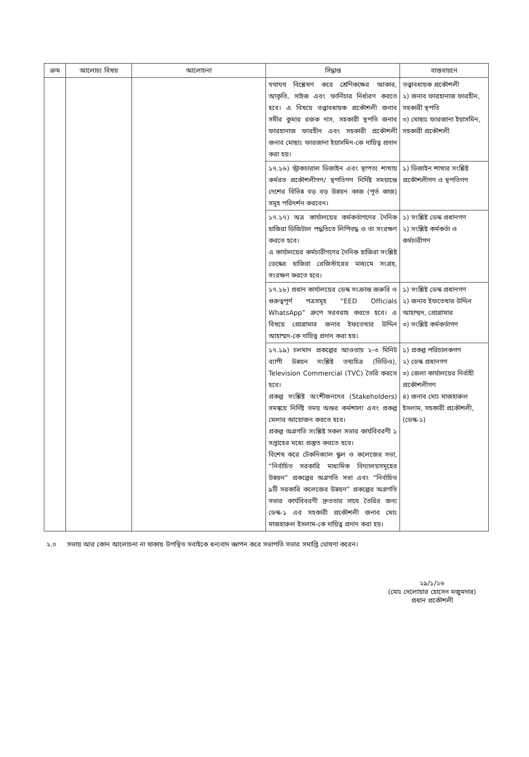| ক্রম | আলোচ্য বিষয় | আলোচনা | সিদ্ধান্ত | বাস্তবায়নে |
| --- | --- | --- | --- | --- |
| | | | যথাযথ বিশ্লেষণ করে শ্রেণিকক্ষের আকার, আকৃতি, সাইজ এবং ফার্নিচার নির্ধারণ করতে হবে। এ বিষয়ে তত্ত্বাবধায়ক প্রকৌশলী জনাব সমীর কুমার রজক দাস, সহকারী স্থপতি জনাব ফারহানাজ ফারহীন এবং সহকারী প্রকৌশলী জনাব মোছাঃ ফারজানা ইয়াসমিন-কে দায়িত্ব প্রদান করা হয়। | তত্ত্বাবধায়ক প্রকৌশলী ২) জনাব ফারহানাজ ফারহীন, সহকারী স্থপতি ৩) মোছাঃ ফারজানা ইয়াসমিন, সহকারী প্রকৌশলী |
| | | | ১৭.১৬) স্ট্রাকচারাল ডিজাইন এবং স্থাপত্য শাখায় কর্মরত প্রকৌশলীগণ/ স্থপতিগণ নির্দিষ্ট সময়ান্তে দেশের বিভিন্ন বড় বড় উন্নয়ন কাজ (পূর্ত কাজ) সমূহ পরিদর্শন করবেন। | ১) ডিজাইন শাখার সংশ্লিষ্ট প্রকৌশলীগণ ও স্থপতিগণ |
| | | | ১৭.১৭) অত্র কার্যালয়ের কর্মকর্তাগণের দৈনিক হাজিরা ডিজিটাল পদ্ধতিতে লিপিবদ্ধ ও তা সংরক্ষণ করতে হবে। এ কার্যালয়ের কর্মচারীগণের দৈনিক হাজিরা সংশ্লিষ্ট ডেস্কের হাজিরা রেজিস্টারের মাধ্যমে সংগ্রহ, সংরক্ষণ করতে হবে। | ১) সংশ্লিষ্ট ডেস্ক প্রধানগণ ২) সংশ্লিষ্ট কর্মকর্তা ও কর্মচারীগণ |
| | | | ১৭.১৮) প্রধান কার্যালয়ের ডেস্ক সংক্রান্ত জরুরি ও গুরুত্বপূর্ণ পত্রসমূহ “EED Officials WhatsApp” গ্রুপে সরবরাহ করতে হবে। এ বিষয়ে প্রোগ্রামার জনাব ইফতেখার উদ্দিন আহাম্মদ-কে দায়িত্ব প্রদান করা হয়। | ১) সংশ্লিষ্ট ডেস্ক প্রধানগণ ২) জনাব ইফতেখার উদ্দিন আহাম্মদ, প্রোগ্রামার ৩) সংশ্লিষ্ট কর্মকর্তাগণ |
| | | | ১৭.১৯) চলমান প্রকল্পের আওতায় ২-৩ মিনিট ব্যাপী উন্নয়ন সংশ্লিষ্ট তথ্যচিত্র (ভিডিও), Television Commercial (TVC) তৈরি করতে হবে। প্রকল্প সংশ্লিষ্ট অংশীজনদের (Stakeholders) সমন্বয়ে নির্দিষ্ট সময় অন্তর কর্মশালা এবং প্রকল্প মেলার আয়োজন করতে হবে। প্রকল্প অগ্রগতি সংশ্লিষ্ট সকল সভার কার্যবিবরণী ১ সপ্তাহের মধ্যে প্রস্তুত করতে হবে। বিশেষ করে টেকনিক্যাল স্কুল ও কলেজের সভা, “নির্বাচিত সরকারি মাধ্যমিক বিদ্যালয়সমূহের উন্নয়ন” প্রকল্পের অগ্রগতি সভা এবং “নির্বাচিত ৯টি সরকারি কলেজের উন্নয়ন” প্রকল্পের অগ্রগতি সভার কার্যবিবরণী দ্রুততার সাথে তৈরির জন্য ডেস্ক-১ এর সহকারী প্রকৌশলী জনাব মোঃ মাজহারুল ইসলাম-কে দায়িত্ব প্রদান করা হয়। | ১) প্রকল্প পরিচালকগণ ২) ডেস্ক প্রধানগণ ৩) জেলা কার্যালয়ের নির্বাহী প্রকৌশলীগণ ৪) জনাব মোঃ মাজহারুল ইসলাম, সহকারী প্রকৌশলী, (ডেস্ক-১) |
২.০ সভায় আর কোন আলোচনা না থাকায় উপস্থিত সবাইকে ধন্যবাদ জ্ঞাপন করে সভাপতি সভার সমাপ্তি ঘোষণা করেন।
২৯/১/২৬
(মোঃ দেলোয়ার হোসেন মজুমদার)
প্রধান প্রকৌশলী